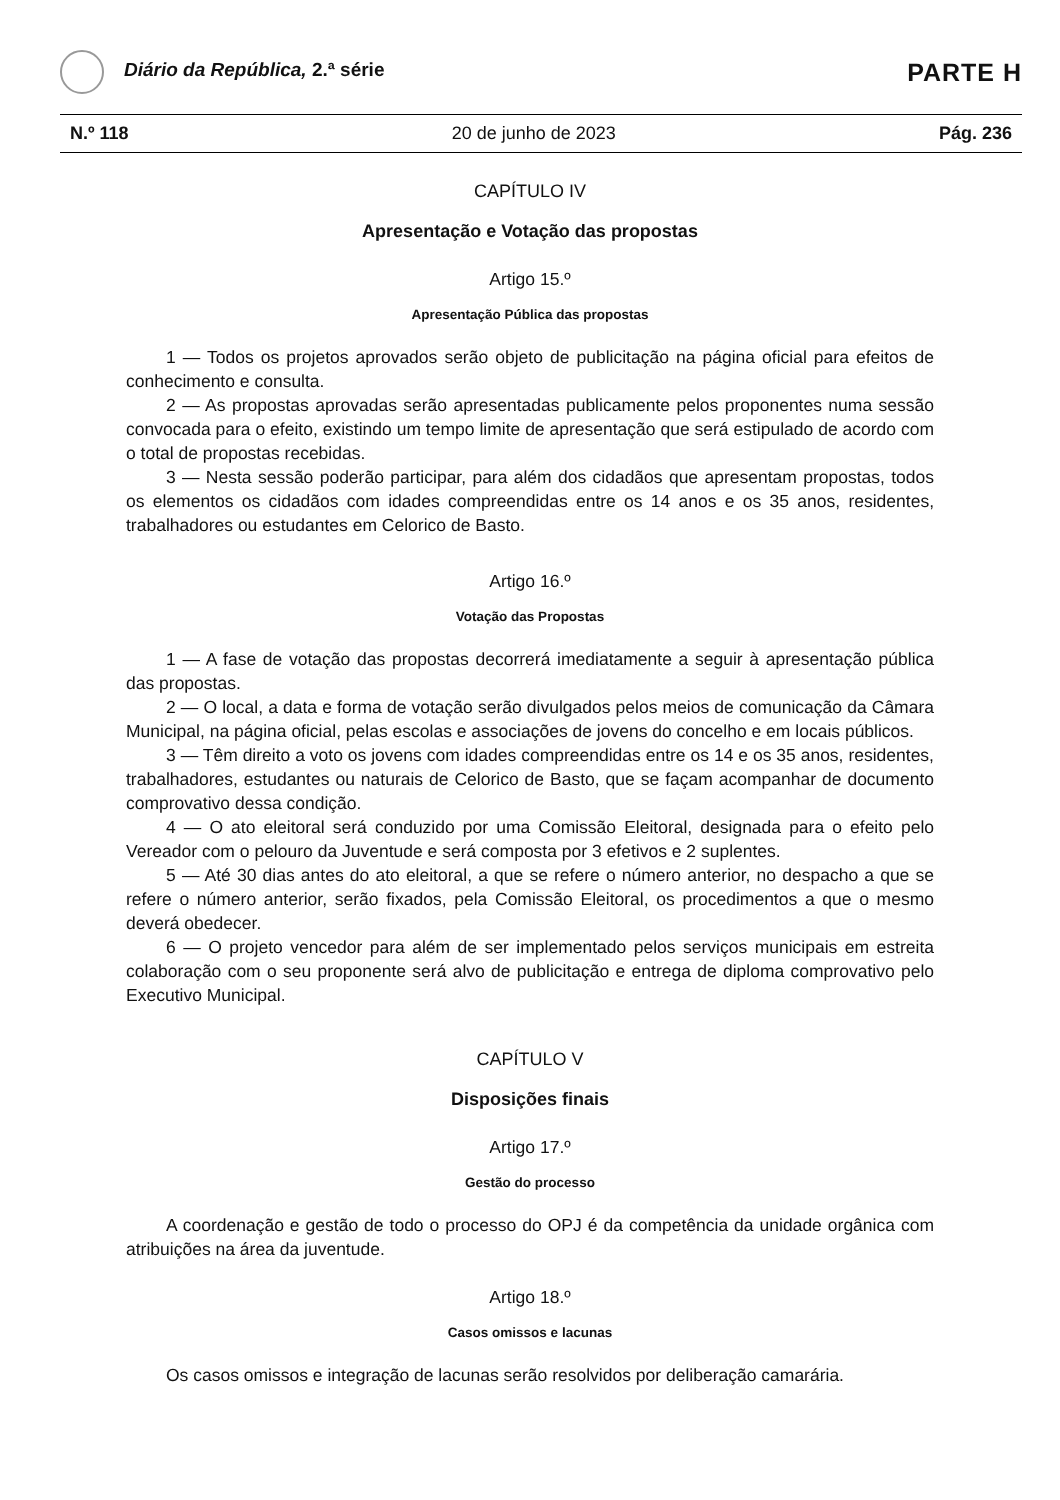Diário da República, 2.ª série
PARTE H
N.º 118 20 de junho de 2023 Pág. 236
CAPÍTULO IV
Apresentação e Votação das propostas
Artigo 15.º
Apresentação Pública das propostas
1 — Todos os projetos aprovados serão objeto de publicitação na página oficial para efeitos de conhecimento e consulta.
2 — As propostas aprovadas serão apresentadas publicamente pelos proponentes numa sessão convocada para o efeito, existindo um tempo limite de apresentação que será estipulado de acordo com o total de propostas recebidas.
3 — Nesta sessão poderão participar, para além dos cidadãos que apresentam propostas, todos os elementos os cidadãos com idades compreendidas entre os 14 anos e os 35 anos, residentes, trabalhadores ou estudantes em Celorico de Basto.
Artigo 16.º
Votação das Propostas
1 — A fase de votação das propostas decorrerá imediatamente a seguir à apresentação pública das propostas.
2 — O local, a data e forma de votação serão divulgados pelos meios de comunicação da Câmara Municipal, na página oficial, pelas escolas e associações de jovens do concelho e em locais públicos.
3 — Têm direito a voto os jovens com idades compreendidas entre os 14 e os 35 anos, residentes, trabalhadores, estudantes ou naturais de Celorico de Basto, que se façam acompanhar de documento comprovativo dessa condição.
4 — O ato eleitoral será conduzido por uma Comissão Eleitoral, designada para o efeito pelo Vereador com o pelouro da Juventude e será composta por 3 efetivos e 2 suplentes.
5 — Até 30 dias antes do ato eleitoral, a que se refere o número anterior, no despacho a que se refere o número anterior, serão fixados, pela Comissão Eleitoral, os procedimentos a que o mesmo deverá obedecer.
6 — O projeto vencedor para além de ser implementado pelos serviços municipais em estreita colaboração com o seu proponente será alvo de publicitação e entrega de diploma comprovativo pelo Executivo Municipal.
CAPÍTULO V
Disposições finais
Artigo 17.º
Gestão do processo
A coordenação e gestão de todo o processo do OPJ é da competência da unidade orgânica com atribuições na área da juventude.
Artigo 18.º
Casos omissos e lacunas
Os casos omissos e integração de lacunas serão resolvidos por deliberação camarária.